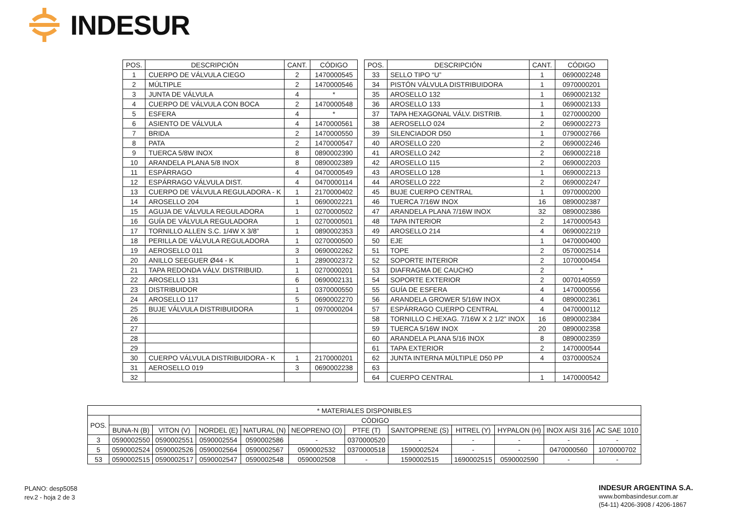INDESUR
| POS. | DESCRIPCIÓN | CANT. | CÓDIGO |
| --- | --- | --- | --- |
| 1 | CUERPO DE VÁLVULA CIEGO | 2 | 1470000545 |
| 2 | MÚLTIPLE | 2 | 1470000546 |
| 3 | JUNTA DE VÁLVULA | 4 | * |
| 4 | CUERPO DE VÁLVULA CON BOCA | 2 | 1470000548 |
| 5 | ESFERA | 4 | * |
| 6 | ASIENTO DE VÁLVULA | 4 | 1470000561 |
| 7 | BRIDA | 2 | 1470000550 |
| 8 | PATA | 2 | 1470000547 |
| 9 | TUERCA 5/8W INOX | 8 | 0890002390 |
| 10 | ARANDELA PLANA 5/8 INOX | 8 | 0890002389 |
| 11 | ESPÁRRAGO | 4 | 0470000549 |
| 12 | ESPÁRRAGO VÁLVULA DIST. | 4 | 0470000114 |
| 13 | CUERPO DE VÁLVULA REGULADORA - K | 1 | 2170000402 |
| 14 | AROSELLO 204 | 1 | 0690002221 |
| 15 | AGUJA DE VÁLVULA REGULADORA | 1 | 0270000502 |
| 16 | GUÍA DE VÁLVULA REGULADORA | 1 | 0270000501 |
| 17 | TORNILLO ALLEN S.C. 1/4W X 3/8” | 1 | 0890002353 |
| 18 | PERILLA DE VÁLVULA REGULADORA | 1 | 0270000500 |
| 19 | AEROSELLO 011 | 3 | 0690002262 |
| 20 | ANILLO SEEGUER Ø44 - K | 1 | 2890002372 |
| 21 | TAPA REDONDA VÁLV. DISTRIBUID. | 1 | 0270000201 |
| 22 | AROSELLO 131 | 6 | 0690002131 |
| 23 | DISTRIBUIDOR | 1 | 0370000550 |
| 24 | AROSELLO 117 | 5 | 0690002270 |
| 25 | BUJE VÁLVULA DISTRIBUIDORA | 1 | 0970000204 |
| 26 | | | |
| 27 | | | |
| 28 | | | |
| 29 | | | |
| 30 | CUERPO VÁLVULA DISTRIBUIDORA - K | 1 | 2170000201 |
| 31 | AEROSELLO 019 | 3 | 0690002238 |
| 32 | | | |
| POS. | DESCRIPCIÓN | CANT. | CÓDIGO |
| --- | --- | --- | --- |
| 33 | SELLO TIPO “U” | 1 | 0690002248 |
| 34 | PISTÓN VÁLVULA DISTRIBUIDORA | 1 | 0970000201 |
| 35 | AROSELLO 132 | 1 | 0690002132 |
| 36 | AROSELLO 133 | 1 | 0690002133 |
| 37 | TAPA HEXAGONAL VÁLV. DISTRIB. | 1 | 0270000200 |
| 38 | AEROSELLO 024 | 2 | 0690002273 |
| 39 | SILENCIADOR D50 | 1 | 0790002766 |
| 40 | AROSELLO 220 | 2 | 0690002246 |
| 41 | AROSELLO 242 | 2 | 0690002218 |
| 42 | AROSELLO 115 | 2 | 0690002203 |
| 43 | AROSELLO 128 | 1 | 0690002213 |
| 44 | AROSELLO 222 | 2 | 0690002247 |
| 45 | BUJE CUERPO CENTRAL | 1 | 0970000200 |
| 46 | TUERCA 7/16W INOX | 16 | 0890002387 |
| 47 | ARANDELA PLANA 7/16W INOX | 32 | 0890002386 |
| 48 | TAPA INTERIOR | 2 | 1470000543 |
| 49 | AROSELLO 214 | 4 | 0690002219 |
| 50 | EJE | 1 | 0470000400 |
| 51 | TOPE | 2 | 0570002514 |
| 52 | SOPORTE INTERIOR | 2 | 1070000454 |
| 53 | DIAFRAGMA DE CAUCHO | 2 | * |
| 54 | SOPORTE EXTERIOR | 2 | 0070140559 |
| 55 | GUÍA DE ESFERA | 4 | 1470000556 |
| 56 | ARANDELA GROWER 5/16W INOX | 4 | 0890002361 |
| 57 | ESPÁRRAGO CUERPO CENTRAL | 4 | 0470000112 |
| 58 | TORNILLO C.HEXAG. 7/16W X 2 1/2” INOX | 16 | 0890002384 |
| 59 | TUERCA 5/16W INOX | 20 | 0890002358 |
| 60 | ARANDELA PLANA 5/16 INOX | 8 | 0890002359 |
| 61 | TAPA EXTERIOR | 2 | 1470000544 |
| 62 | JUNTA INTERNA MÚLTIPLE D50 PP | 4 | 0370000524 |
| 63 | | | |
| 64 | CUERPO CENTRAL | 1 | 1470000542 |
| * MATERIALES DISPONIBLES | | | | | | | | | | | |
| --- | --- | --- | --- | --- | --- | --- | --- | --- | --- | --- | --- |
| POS. | CÓDIGO | | | | | | | | | | |
| | BUNA-N (B) | VITON (V) | NORDEL (E) | NATURAL (N) | NEOPRENO (O) | PTFE (T) | SANTOPRENE (S) | HITREL (Y) | HYPALON (H) | INOX AISI 316 | AC SAE 1010 |
| 3 | 0590002550 | 0590002551 | 0590002554 | 0590002586 | - | 0370000520 | - | - | - | - | - |
| 5 | 0590002524 | 0590002526 | 0590002564 | 0590002567 | 0590002532 | 0370000518 | 1590002524 | - | - | 0470000560 | 1070000702 |
| 53 | 0590002515 | 0590002517 | 0590002547 | 0590002548 | 0590002508 | - | 1590002515 | 1690002515 | 0590002590 | - | - |
PLANO: desp5058
rev.2 - hoja 2 de 3
INDESUR ARGENTINA S.A.
www.bombasindesur.com.ar
(54-11) 4206-3908 / 4206-1867